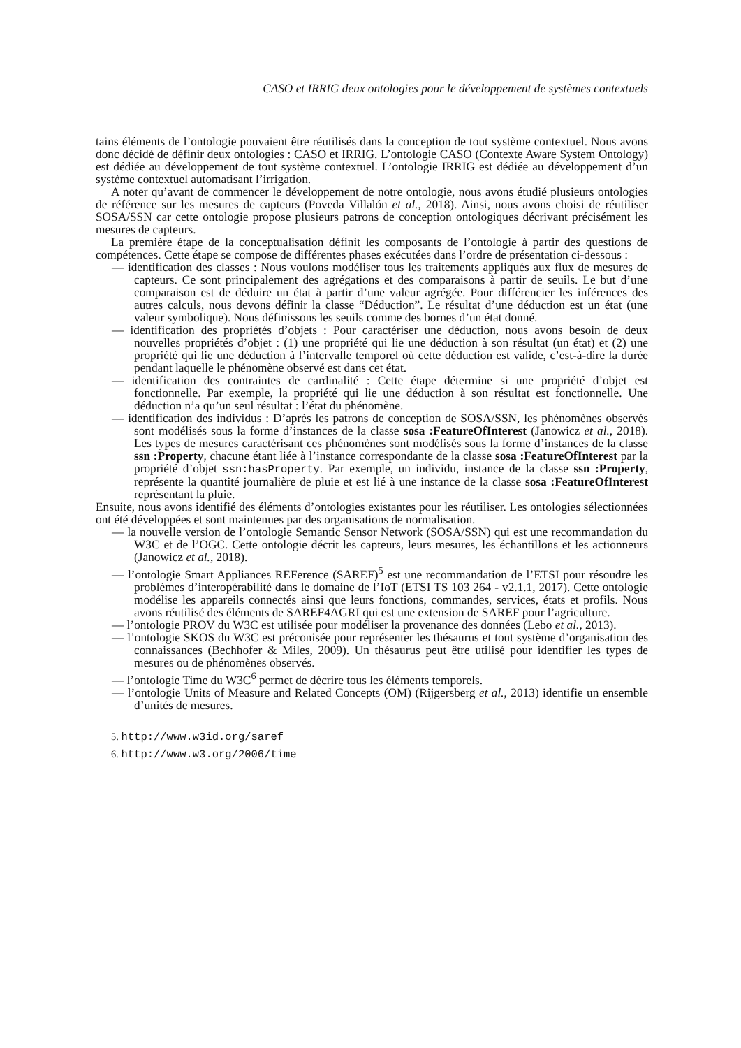CASO et IRRIG deux ontologies pour le développement de systèmes contextuels
tains éléments de l’ontologie pouvaient être réutilisés dans la conception de tout système contextuel. Nous avons donc décidé de définir deux ontologies : CASO et IRRIG. L’ontologie CASO (Contexte Aware System Ontology) est dédiée au développement de tout système contextuel. L’ontologie IRRIG est dédiée au développement d’un système contextuel automatisant l’irrigation.
A noter qu’avant de commencer le développement de notre ontologie, nous avons étudié plusieurs ontologies de référence sur les mesures de capteurs (Poveda Villalón et al., 2018). Ainsi, nous avons choisi de réutiliser SOSA/SSN car cette ontologie propose plusieurs patrons de conception ontologiques décrivant précisément les mesures de capteurs.
La première étape de la conceptualisation définit les composants de l’ontologie à partir des questions de compétences. Cette étape se compose de différentes phases exécutées dans l’ordre de présentation ci-dessous :
— identification des classes : Nous voulons modéliser tous les traitements appliqués aux flux de mesures de capteurs. Ce sont principalement des agrégations et des comparaisons à partir de seuils. Le but d’une comparaison est de déduire un état à partir d’une valeur agrégée. Pour différencier les inférences des autres calculs, nous devons définir la classe “Déduction”. Le résultat d’une déduction est un état (une valeur symbolique). Nous définissons les seuils comme des bornes d’un état donné.
— identification des propriétés d’objets : Pour caractériser une déduction, nous avons besoin de deux nouvelles propriétés d’objet : (1) une propriété qui lie une déduction à son résultat (un état) et (2) une propriété qui lie une déduction à l’intervalle temporel où cette déduction est valide, c’est-à-dire la durée pendant laquelle le phénomène observé est dans cet état.
— identification des contraintes de cardinalité : Cette étape détermine si une propriété d’objet est fonctionnelle. Par exemple, la propriété qui lie une déduction à son résultat est fonctionnelle. Une déduction n’a qu’un seul résultat : l’état du phénomène.
— identification des individus : D’après les patrons de conception de SOSA/SSN, les phénomènes observés sont modélisés sous la forme d’instances de la classe sosa :FeatureOfInterest (Janowicz et al., 2018). Les types de mesures caractérisant ces phénomènes sont modélisés sous la forme d’instances de la classe ssn :Property, chacune étant liée à l’instance correspondante de la classe sosa :FeatureOfInterest par la propriété d’objet ssn:hasProperty. Par exemple, un individu, instance de la classe ssn :Property, représente la quantité journalière de pluie et est lié à une instance de la classe sosa :FeatureOfInterest représentant la pluie.
Ensuite, nous avons identifié des éléments d’ontologies existantes pour les réutiliser. Les ontologies sélectionnées ont été développées et sont maintenues par des organisations de normalisation.
— la nouvelle version de l’ontologie Semantic Sensor Network (SOSA/SSN) qui est une recommandation du W3C et de l’OGC. Cette ontologie décrit les capteurs, leurs mesures, les échantillons et les actionneurs (Janowicz et al., 2018).
— l’ontologie Smart Appliances REFerence (SAREF)<sup>5</sup> est une recommandation de l’ETSI pour résoudre les problèmes d’interopérabilité dans le domaine de l’IoT (ETSI TS 103 264 - v2.1.1, 2017). Cette ontologie modélise les appareils connectés ainsi que leurs fonctions, commandes, services, états et profils. Nous avons réutilisé des éléments de SAREF4AGRI qui est une extension de SAREF pour l’agriculture.
— l’ontologie PROV du W3C est utilisée pour modéliser la provenance des données (Lebo et al., 2013).
— l’ontologie SKOS du W3C est préconisée pour représenter les thésaurus et tout système d’organisation des connaissances (Bechhofer & Miles, 2009). Un thésaurus peut être utilisé pour identifier les types de mesures ou de phénomènes observés.
— l’ontologie Time du W3C<sup>6</sup> permet de décrire tous les éléments temporels.
— l’ontologie Units of Measure and Related Concepts (OM) (Rijgersberg et al., 2013) identifie un ensemble d’unités de mesures.
5. http://www.w3id.org/saref
6. http://www.w3.org/2006/time